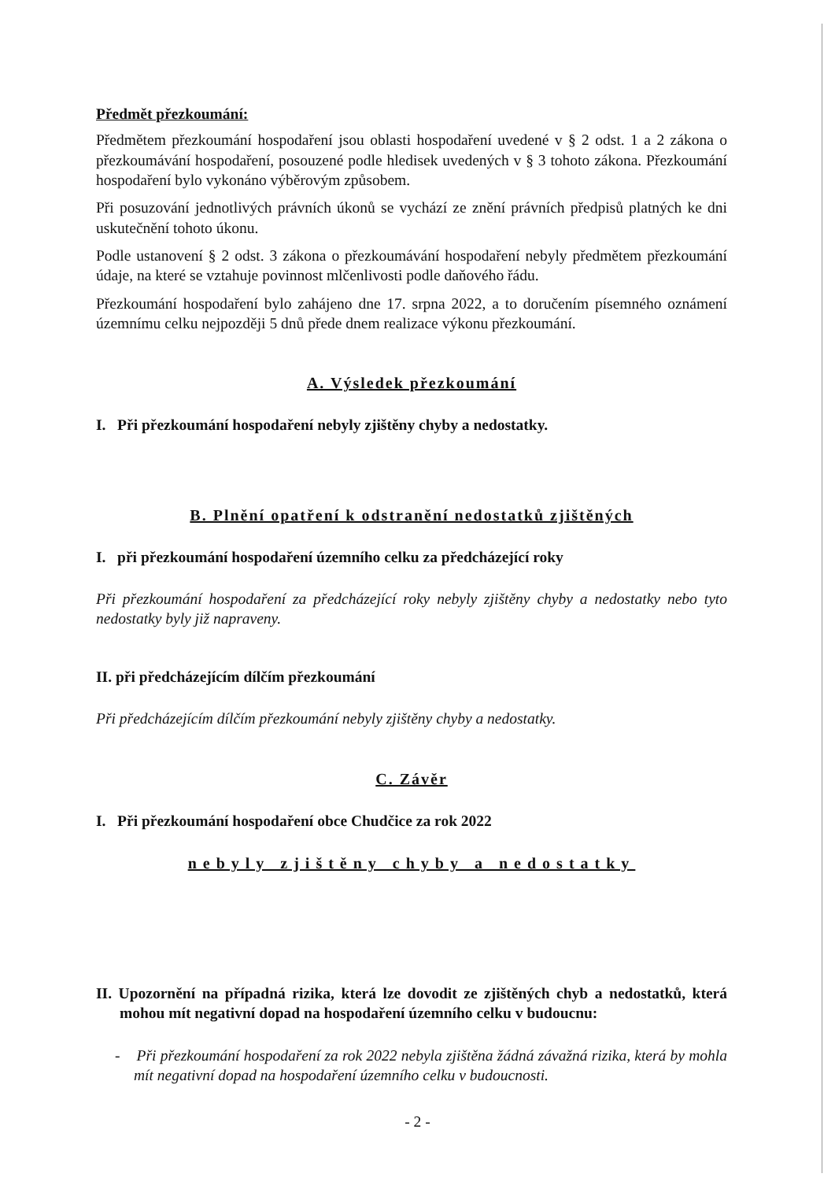Předmět přezkoumání:
Předmětem přezkoumání hospodaření jsou oblasti hospodaření uvedené v § 2 odst. 1 a 2 zákona o přezkoumávání hospodaření, posouzené podle hledisek uvedených v § 3 tohoto zákona. Přezkoumání hospodaření bylo vykonáno výběrovým způsobem.
Při posuzování jednotlivých právních úkonů se vychází ze znění právních předpisů platných ke dni uskutečnění tohoto úkonu.
Podle ustanovení § 2 odst. 3 zákona o přezkoumávání hospodaření nebyly předmětem přezkoumání údaje, na které se vztahuje povinnost mlčenlivosti podle daňového řádu.
Přezkoumání hospodaření bylo zahájeno dne 17. srpna 2022, a to doručením písemného oznámení územnímu celku nejpozději 5 dnů přede dnem realizace výkonu přezkoumání.
A. Výsledek přezkoumání
I. Při přezkoumání hospodaření nebyly zjištěny chyby a nedostatky.
B. Plnění opatření k odstranění nedostatků zjištěných
I. při přezkoumání hospodaření územního celku za předcházející roky
Při přezkoumání hospodaření za předcházející roky nebyly zjištěny chyby a nedostatky nebo tyto nedostatky byly již napraveny.
II. při předcházejícím dílčím přezkoumání
Při předcházejícím dílčím přezkoumání nebyly zjištěny chyby a nedostatky.
C. Závěr
I. Při přezkoumání hospodaření obce Chudčice za rok 2022
nebyly zjištěny chyby a nedostatky
II. Upozornění na případná rizika, která lze dovodit ze zjištěných chyb a nedostatků, která mohou mít negativní dopad na hospodaření územního celku v budoucnu:
- Při přezkoumání hospodaření za rok 2022 nebyla zjištěna žádná závažná rizika, která by mohla mít negativní dopad na hospodaření územního celku v budoucnosti.
- 2 -